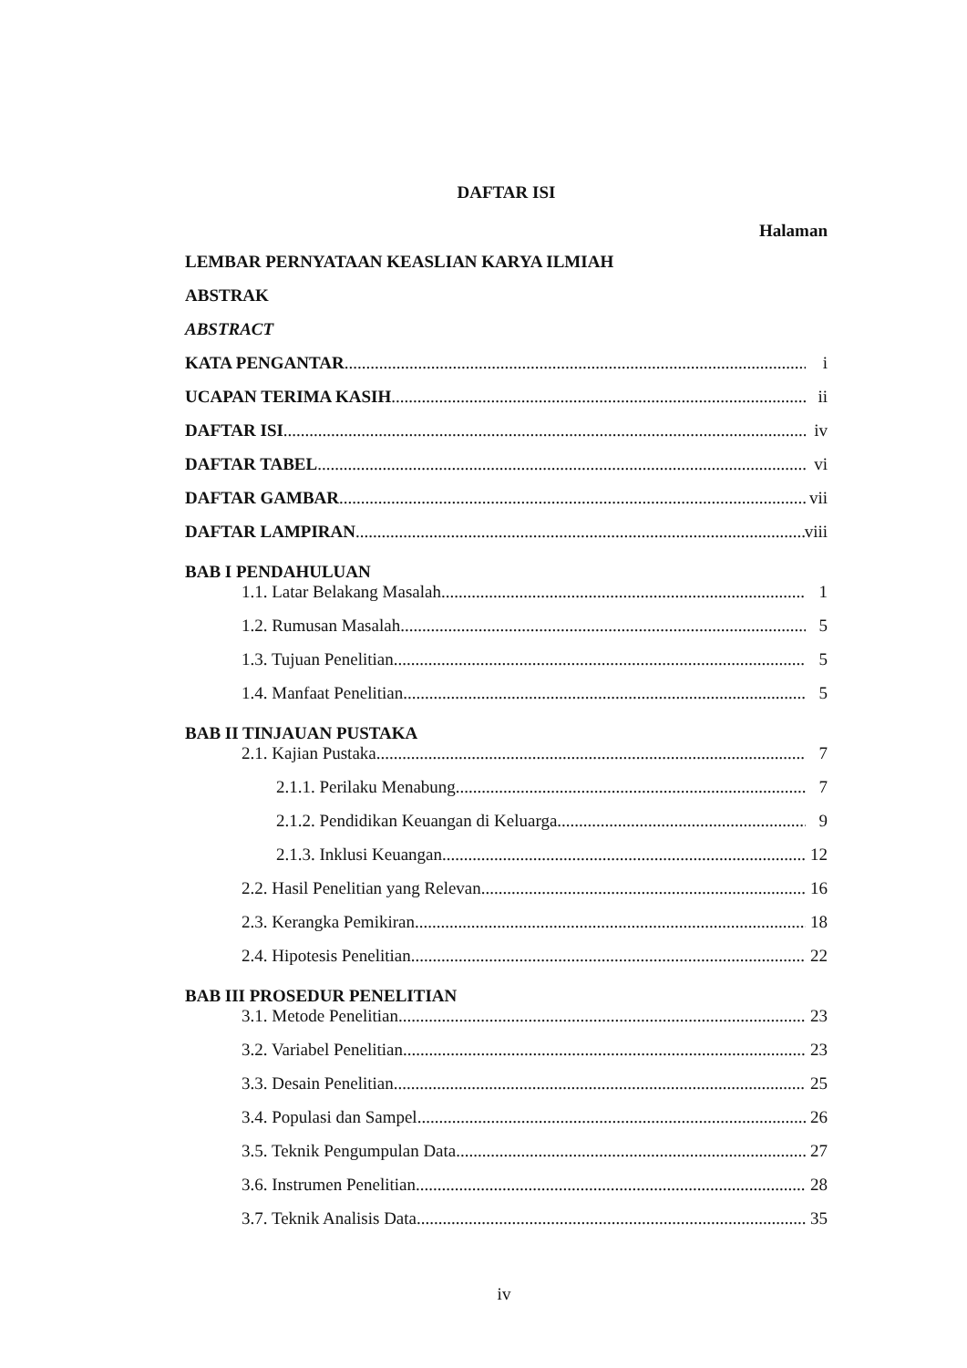DAFTAR ISI
Halaman
LEMBAR PERNYATAAN KEASLIAN KARYA ILMIAH
ABSTRAK
ABSTRACT
KATA PENGANTAR i
UCAPAN TERIMA KASIH ii
DAFTAR ISI iv
DAFTAR TABEL vi
DAFTAR GAMBAR vii
DAFTAR LAMPIRAN viii
BAB I PENDAHULUAN
1.1. Latar Belakang Masalah 1
1.2. Rumusan Masalah 5
1.3. Tujuan Penelitian 5
1.4. Manfaat Penelitian 5
BAB II TINJAUAN PUSTAKA
2.1. Kajian Pustaka 7
2.1.1. Perilaku Menabung 7
2.1.2. Pendidikan Keuangan di Keluarga 9
2.1.3. Inklusi Keuangan 12
2.2. Hasil Penelitian yang Relevan 16
2.3. Kerangka Pemikiran 18
2.4. Hipotesis Penelitian 22
BAB III PROSEDUR PENELITIAN
3.1. Metode Penelitian 23
3.2. Variabel Penelitian 23
3.3. Desain Penelitian 25
3.4. Populasi dan Sampel 26
3.5. Teknik Pengumpulan Data 27
3.6. Instrumen Penelitian 28
3.7. Teknik Analisis Data 35
iv